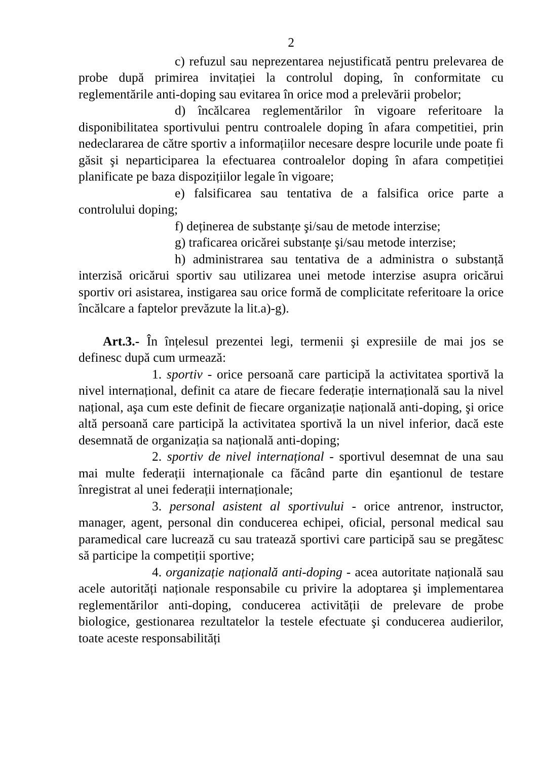2
c) refuzul sau neprezentarea nejustificată pentru prelevarea de probe după primirea invitației la controlul doping, în conformitate cu reglementările anti-doping sau evitarea în orice mod a prelevării probelor;
d) încălcarea reglementărilor în vigoare referitoare la disponibilitatea sportivului pentru controalele doping în afara competitiei, prin nedeclararea de către sportiv a informațiilor necesare despre locurile unde poate fi găsit şi neparticiparea la efectuarea controalelor doping în afara competiției planificate pe baza dispozițiilor legale în vigoare;
e) falsificarea sau tentativa de a falsifica orice parte a controlului doping;
f) deținerea de substanțe şi/sau de metode interzise;
g) traficarea oricărei substanțe şi/sau metode interzise;
h) administrarea sau tentativa de a administra o substanță interzisă oricărui sportiv sau utilizarea unei metode interzise asupra oricărui sportiv ori asistarea, instigarea sau orice formă de complicitate referitoare la orice încălcare a faptelor prevăzute la lit.a)-g).
Art.3.- În înțelesul prezentei legi, termenii şi expresiile de mai jos se definesc după cum urmează:
1. sportiv - orice persoană care participă la activitatea sportivă la nivel internațional, definit ca atare de fiecare federație internațională sau la nivel național, aşa cum este definit de fiecare organizație națională anti-doping, şi orice altă persoană care participă la activitatea sportivă la un nivel inferior, dacă este desemnată de organizația sa națională anti-doping;
2. sportiv de nivel internațional - sportivul desemnat de una sau mai multe federații internaționale ca făcând parte din eşantionul de testare înregistrat al unei federații internaționale;
3. personal asistent al sportivului - orice antrenor, instructor, manager, agent, personal din conducerea echipei, oficial, personal medical sau paramedical care lucrează cu sau tratează sportivi care participă sau se pregătesc să participe la competiții sportive;
4. organizație națională anti-doping - acea autoritate națională sau acele autorități naționale responsabile cu privire la adoptarea şi implementarea reglementărilor anti-doping, conducerea activității de prelevare de probe biologice, gestionarea rezultatelor la testele efectuate şi conducerea audierilor, toate aceste responsabilități